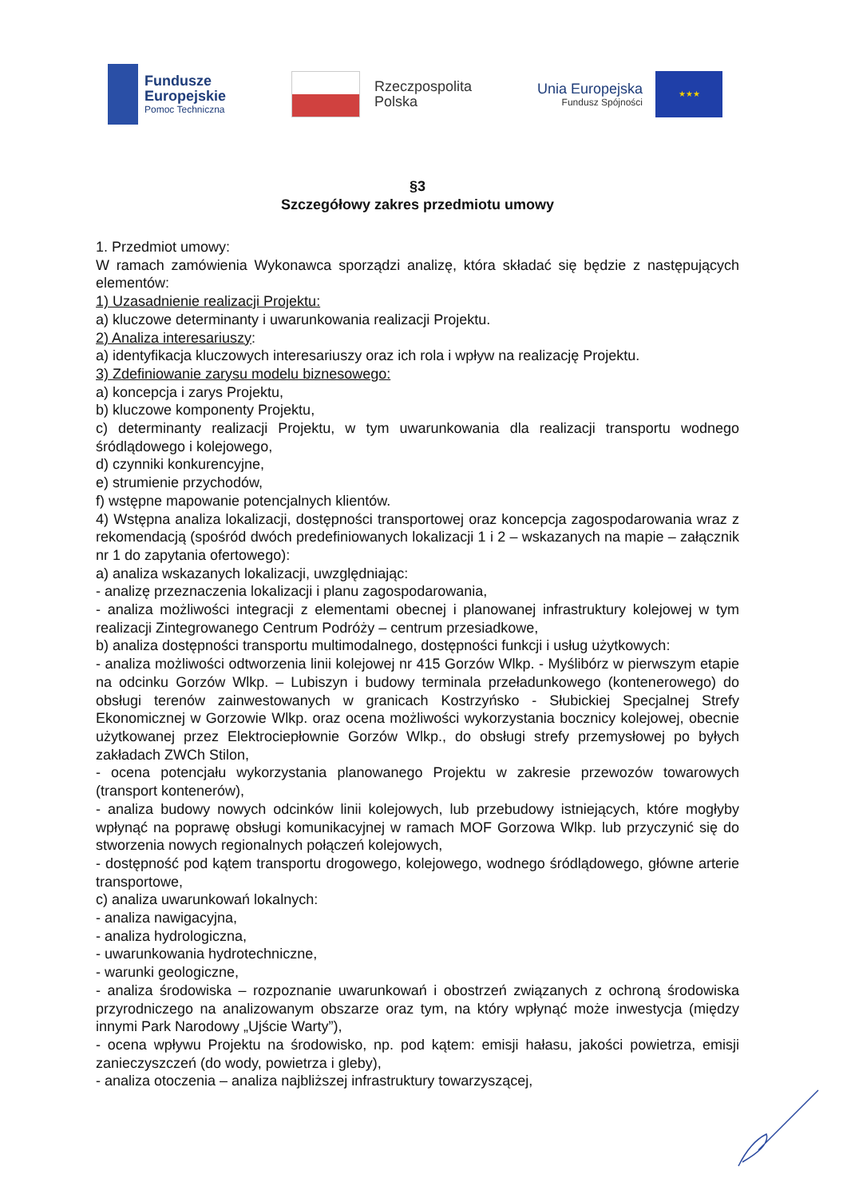Fundusze
Europejskie
Pomoc Techniczna
Rzeczpospolita
Polska
Unia Europejska
Fundusz Spójności
★★★
§3
Szczegółowy zakres przedmiotu umowy
1. Przedmiot umowy:
W ramach zamówienia Wykonawca sporządzi analizę, która składać się będzie z następujących elementów:
1) Uzasadnienie realizacji Projektu:
a) kluczowe determinanty i uwarunkowania realizacji Projektu.
2) Analiza interesariuszy:
a) identyfikacja kluczowych interesariuszy oraz ich rola i wpływ na realizację Projektu.
3) Zdefiniowanie zarysu modelu biznesowego:
a) koncepcja i zarys Projektu,
b) kluczowe komponenty Projektu,
c) determinanty realizacji Projektu, w tym uwarunkowania dla realizacji transportu wodnego śródlądowego i kolejowego,
d) czynniki konkurencyjne,
e) strumienie przychodów,
f) wstępne mapowanie potencjalnych klientów.
4) Wstępna analiza lokalizacji, dostępności transportowej oraz koncepcja zagospodarowania wraz z rekomendacją (spośród dwóch predefiniowanych lokalizacji 1 i 2 – wskazanych na mapie – załącznik nr 1 do zapytania ofertowego):
a) analiza wskazanych lokalizacji, uwzględniając:
- analizę przeznaczenia lokalizacji i planu zagospodarowania,
- analiza możliwości integracji z elementami obecnej i planowanej infrastruktury kolejowej w tym realizacji Zintegrowanego Centrum Podróży – centrum przesiadkowe,
b) analiza dostępności transportu multimodalnego, dostępności funkcji i usług użytkowych:
- analiza możliwości odtworzenia linii kolejowej nr 415 Gorzów Wlkp. - Myślibórz w pierwszym etapie na odcinku Gorzów Wlkp. – Lubiszyn i budowy terminala przeładunkowego (kontenerowego) do obsługi terenów zainwestowanych w granicach Kostrzyńsko - Słubickiej Specjalnej Strefy Ekonomicznej w Gorzowie Wlkp. oraz ocena możliwości wykorzystania bocznicy kolejowej, obecnie użytkowanej przez Elektrociepłownie Gorzów Wlkp., do obsługi strefy przemysłowej po byłych zakładach ZWCh Stilon,
- ocena potencjału wykorzystania planowanego Projektu w zakresie przewozów towarowych (transport kontenerów),
- analiza budowy nowych odcinków linii kolejowych, lub przebudowy istniejących, które mogłyby wpłynąć na poprawę obsługi komunikacyjnej w ramach MOF Gorzowa Wlkp. lub przyczynić się do stworzenia nowych regionalnych połączeń kolejowych,
- dostępność pod kątem transportu drogowego, kolejowego, wodnego śródlądowego, główne arterie transportowe,
c) analiza uwarunkowań lokalnych:
- analiza nawigacyjna,
- analiza hydrologiczna,
- uwarunkowania hydrotechniczne,
- warunki geologiczne,
- analiza środowiska – rozpoznanie uwarunkowań i obostrzeń związanych z ochroną środowiska przyrodniczego na analizowanym obszarze oraz tym, na który wpłynąć może inwestycja (między innymi Park Narodowy „Ujście Warty”),
- ocena wpływu Projektu na środowisko, np. pod kątem: emisji hałasu, jakości powietrza, emisji zanieczyszczeń (do wody, powietrza i gleby),
- analiza otoczenia – analiza najbliższej infrastruktury towarzyszącej,